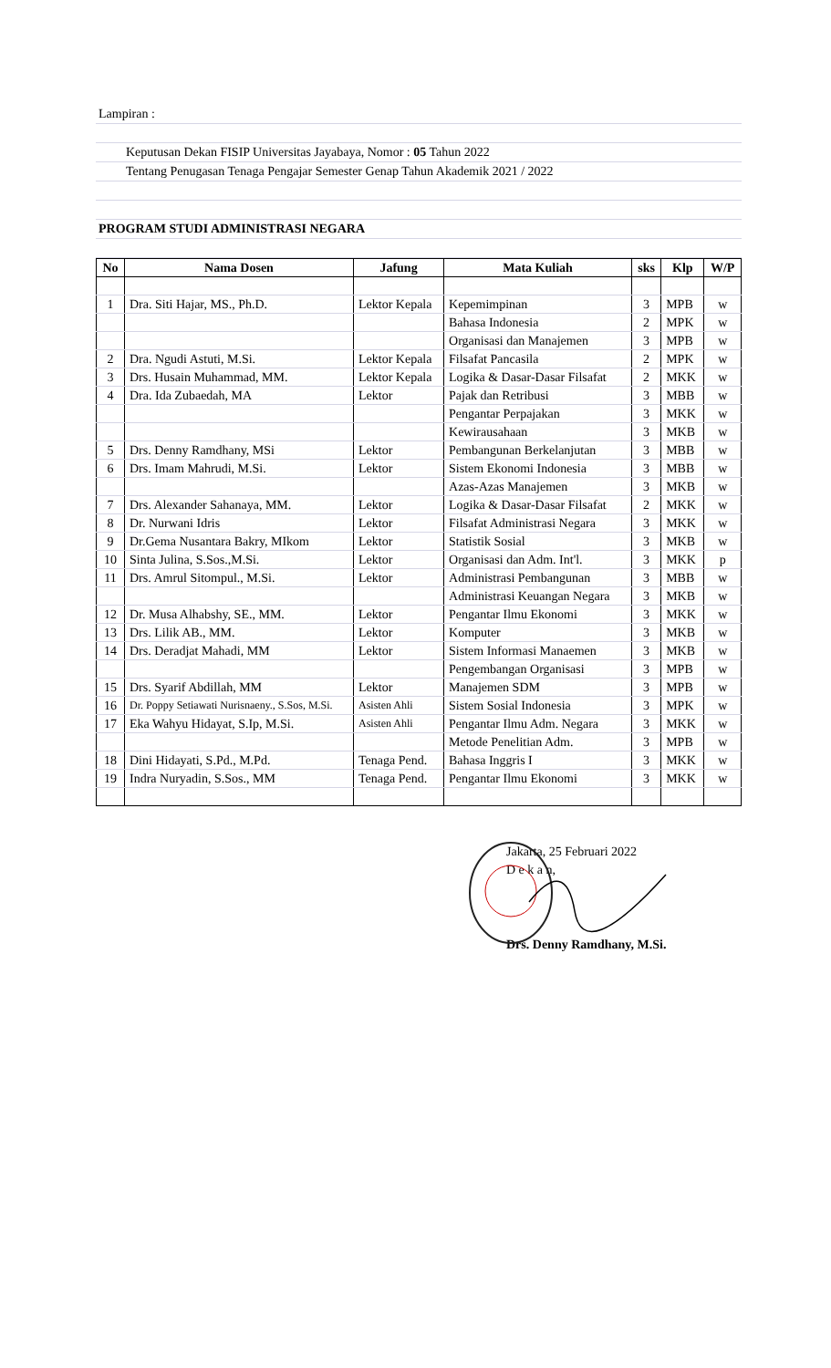Lampiran :
Keputusan Dekan FISIP Universitas Jayabaya, Nomor : 05 Tahun 2022
Tentang Penugasan Tenaga Pengajar Semester Genap Tahun Akademik 2021 / 2022
PROGRAM STUDI ADMINISTRASI NEGARA
| No | Nama Dosen | Jafung | Mata Kuliah | sks | Klp | W/P |
| --- | --- | --- | --- | --- | --- | --- |
| 1 | Dra. Siti Hajar, MS., Ph.D. | Lektor Kepala | Kepemimpinan | 3 | MPB | w |
| | | | Bahasa Indonesia | 2 | MPK | w |
| | | | Organisasi dan Manajemen | 3 | MPB | w |
| 2 | Dra. Ngudi Astuti, M.Si. | Lektor Kepala | Filsafat Pancasila | 2 | MPK | w |
| 3 | Drs. Husain Muhammad, MM. | Lektor Kepala | Logika & Dasar-Dasar Filsafat | 2 | MKK | w |
| 4 | Dra. Ida Zubaedah, MA | Lektor | Pajak dan Retribusi | 3 | MBB | w |
| | | | Pengantar Perpajakan | 3 | MKK | w |
| | | | Kewirausahaan | 3 | MKB | w |
| 5 | Drs. Denny Ramdhany, MSi | Lektor | Pembangunan Berkelanjutan | 3 | MBB | w |
| 6 | Drs. Imam Mahrudi, M.Si. | Lektor | Sistem Ekonomi Indonesia | 3 | MBB | w |
| | | | Azas-Azas Manajemen | 3 | MKB | w |
| 7 | Drs. Alexander Sahanaya, MM. | Lektor | Logika & Dasar-Dasar Filsafat | 2 | MKK | w |
| 8 | Dr. Nurwani Idris | Lektor | Filsafat Administrasi Negara | 3 | MKK | w |
| 9 | Dr.Gema Nusantara Bakry, MIkom | Lektor | Statistik Sosial | 3 | MKB | w |
| 10 | Sinta Julina, S.Sos.,M.Si. | Lektor | Organisasi dan Adm. Int'l. | 3 | MKK | p |
| 11 | Drs. Amrul Sitompul., M.Si. | Lektor | Administrasi Pembangunan | 3 | MBB | w |
| | | | Administrasi Keuangan Negara | 3 | MKB | w |
| 12 | Dr. Musa Alhabshy, SE., MM. | Lektor | Pengantar Ilmu Ekonomi | 3 | MKK | w |
| 13 | Drs. Lilik AB., MM. | Lektor | Komputer | 3 | MKB | w |
| 14 | Drs. Deradjat Mahadi, MM | Lektor | Sistem Informasi Manaemen | 3 | MKB | w |
| | | | Pengembangan Organisasi | 3 | MPB | w |
| 15 | Drs. Syarif Abdillah, MM | Lektor | Manajemen SDM | 3 | MPB | w |
| 16 | Dr. Poppy Setiawati Nurisnaeny., S.Sos, M.Si. | Asisten Ahli | Sistem Sosial Indonesia | 3 | MPK | w |
| 17 | Eka Wahyu Hidayat, S.Ip, M.Si. | Asisten Ahli | Pengantar Ilmu Adm. Negara | 3 | MKK | w |
| | | | Metode Penelitian Adm. | 3 | MPB | w |
| 18 | Dini Hidayati, S.Pd., M.Pd. | Tenaga Pend. | Bahasa Inggris I | 3 | MKK | w |
| 19 | Indra Nuryadin, S.Sos., MM | Tenaga Pend. | Pengantar Ilmu Ekonomi | 3 | MKK | w |
Jakarta, 25 Februari 2022
D e k a n,
Drs. Denny Ramdhany, M.Si.